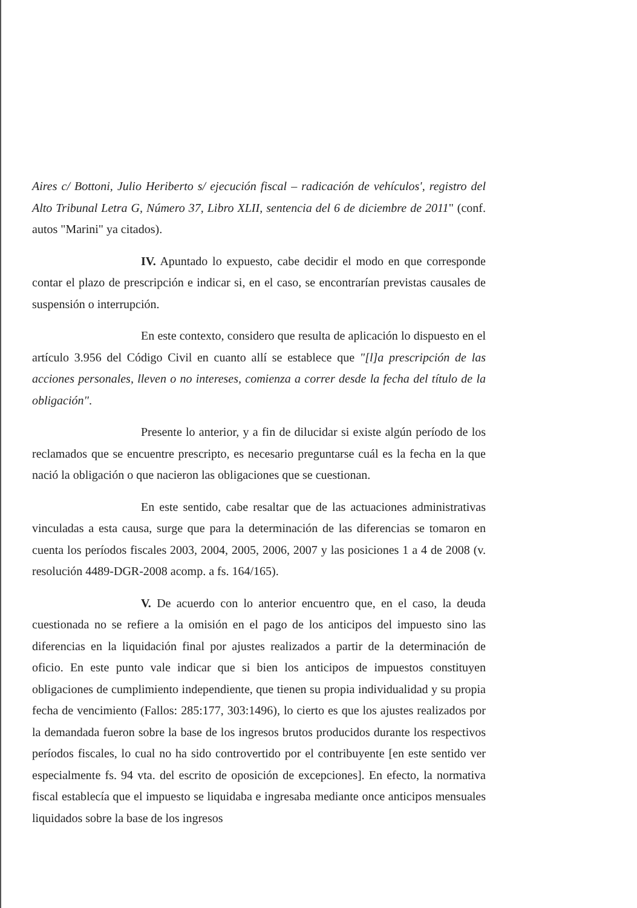Aires c/ Bottoni, Julio Heriberto s/ ejecución fiscal – radicación de vehículos', registro del Alto Tribunal Letra G, Número 37, Libro XLII, sentencia del 6 de diciembre de 2011" (conf. autos "Marini" ya citados).
IV. Apuntado lo expuesto, cabe decidir el modo en que corresponde contar el plazo de prescripción e indicar si, en el caso, se encontrarían previstas causales de suspensión o interrupción.
En este contexto, considero que resulta de aplicación lo dispuesto en el artículo 3.956 del Código Civil en cuanto allí se establece que "[l]a prescripción de las acciones personales, lleven o no intereses, comienza a correr desde la fecha del título de la obligación".
Presente lo anterior, y a fin de dilucidar si existe algún período de los reclamados que se encuentre prescripto, es necesario preguntarse cuál es la fecha en la que nació la obligación o que nacieron las obligaciones que se cuestionan.
En este sentido, cabe resaltar que de las actuaciones administrativas vinculadas a esta causa, surge que para la determinación de las diferencias se tomaron en cuenta los períodos fiscales 2003, 2004, 2005, 2006, 2007 y las posiciones 1 a 4 de 2008 (v. resolución 4489-DGR-2008 acomp. a fs. 164/165).
V. De acuerdo con lo anterior encuentro que, en el caso, la deuda cuestionada no se refiere a la omisión en el pago de los anticipos del impuesto sino las diferencias en la liquidación final por ajustes realizados a partir de la determinación de oficio. En este punto vale indicar que si bien los anticipos de impuestos constituyen obligaciones de cumplimiento independiente, que tienen su propia individualidad y su propia fecha de vencimiento (Fallos: 285:177, 303:1496), lo cierto es que los ajustes realizados por la demandada fueron sobre la base de los ingresos brutos producidos durante los respectivos períodos fiscales, lo cual no ha sido controvertido por el contribuyente [en este sentido ver especialmente fs. 94 vta. del escrito de oposición de excepciones]. En efecto, la normativa fiscal establecía que el impuesto se liquidaba e ingresaba mediante once anticipos mensuales liquidados sobre la base de los ingresos